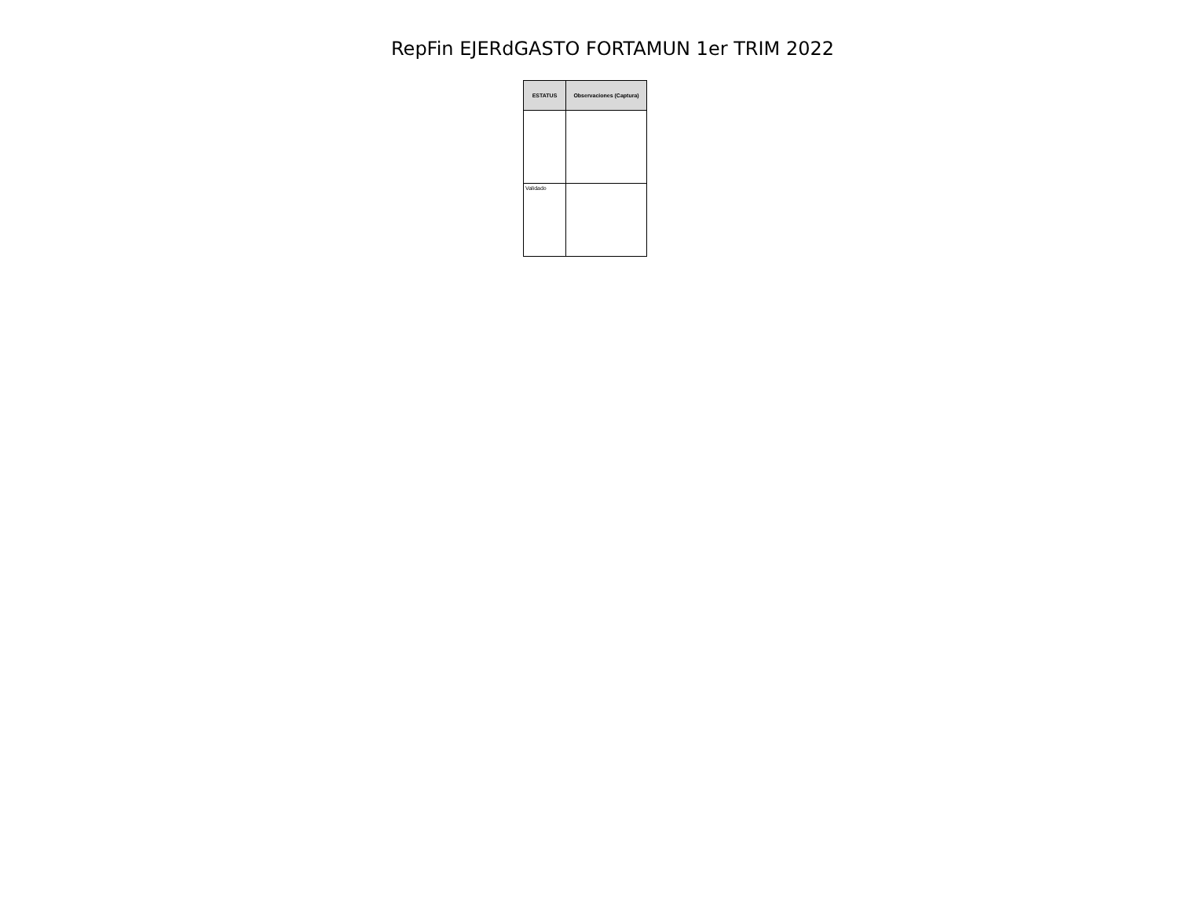RepFin EJERdGASTO FORTAMUN 1er TRIM 2022
| ESTATUS | Observaciones (Captura) |
| --- | --- |
| Validado | |